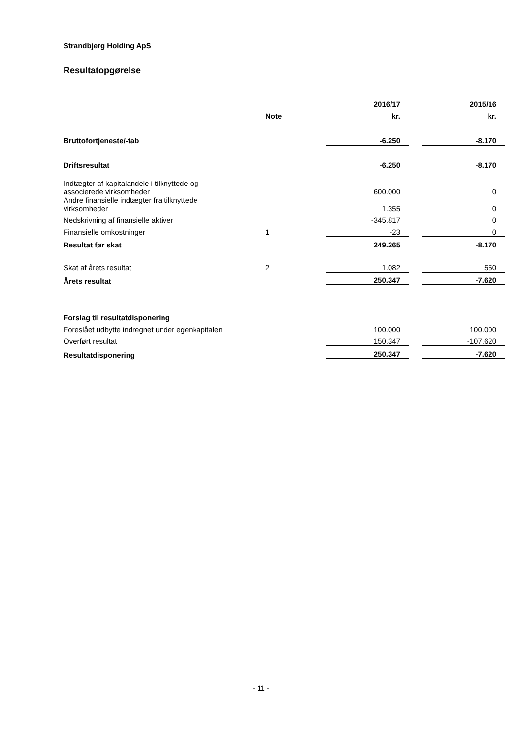Strandbjerg Holding ApS
Resultatopgørelse
| | | 2016/17 | | 2015/16 |
| | Note | kr. | | kr. |
| Bruttofortjeneste/-tab | | -6.250 | | -8.170 |
| Driftsresultat | | -6.250 | | -8.170 |
| Indtægter af kapitalandele i tilknyttede og associerede virksomheder | | 600.000 | | 0 |
| Andre finansielle indtægter fra tilknyttede virksomheder | | 1.355 | | 0 |
| Nedskrivning af finansielle aktiver | | -345.817 | | 0 |
| Finansielle omkostninger | 1 | -23 | | 0 |
| Resultat før skat | | 249.265 | | -8.170 |
| Skat af årets resultat | 2 | 1.082 | | 550 |
| Årets resultat | | 250.347 | | -7.620 |
| Forslag til resultatdisponering | | | | |
| Foreslået udbytte indregnet under egenkapitalen | | 100.000 | | 100.000 |
| Overført resultat | | 150.347 | | -107.620 |
| Resultatdisponering | | 250.347 | | -7.620 |
- 11 -